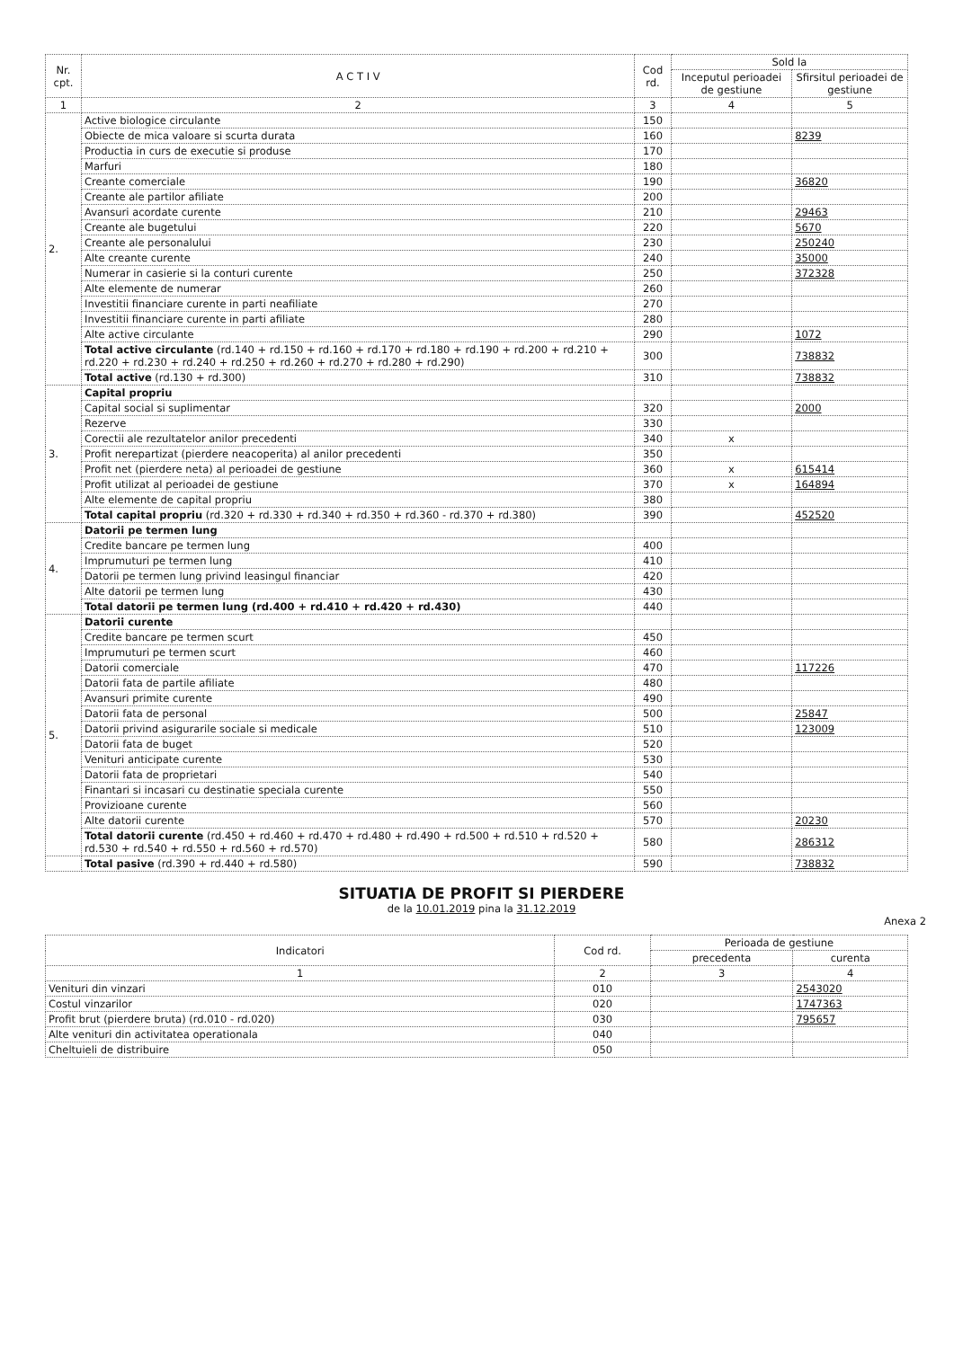| Nr. cpt. | A C T I V | Cod rd. | Sold la | |
| --- | --- | --- | --- | --- |
| | | | Inceputul perioadei de gestiune | Sfirsitul perioadei de gestiune |
| 1 | 2 | 3 | 4 | 5 |
| 2. | Active biologice circulante | 150 | | |
| | Obiecte de mica valoare si scurta durata | 160 | | 8239 |
| | Productia in curs de executie si produse | 170 | | |
| | Marfuri | 180 | | |
| | Creante comerciale | 190 | | 36820 |
| | Creante ale partilor afiliate | 200 | | |
| | Avansuri acordate curente | 210 | | 29463 |
| | Creante ale bugetului | 220 | | 5670 |
| | Creante ale personalului | 230 | | 250240 |
| | Alte creante curente | 240 | | 35000 |
| | Numerar in casierie si la conturi curente | 250 | | 372328 |
| | Alte elemente de numerar | 260 | | |
| | Investitii financiare curente in parti neafiliate | 270 | | |
| | Investitii financiare curente in parti afiliate | 280 | | |
| | Alte active circulante | 290 | | 1072 |
| | Total active circulante (rd.140 + rd.150 + rd.160 + rd.170 + rd.180 + rd.190 + rd.200 + rd.210 + rd.220 + rd.230 + rd.240 + rd.250 + rd.260 + rd.270 + rd.280 + rd.290) | 300 | | 738832 |
| | Total active (rd.130 + rd.300) | 310 | | 738832 |
| 3. | Capital propriu | | | |
| | Capital social si suplimentar | 320 | | 2000 |
| | Rezerve | 330 | | |
| | Corectii ale rezultatelor anilor precedenti | 340 | x | |
| | Profit nerepartizat (pierdere neacoperita) al anilor precedenti | 350 | | |
| | Profit net (pierdere neta) al perioadei de gestiune | 360 | x | 615414 |
| | Profit utilizat al perioadei de gestiune | 370 | x | 164894 |
| | Alte elemente de capital propriu | 380 | | |
| | Total capital propriu (rd.320 + rd.330 + rd.340 + rd.350 + rd.360 - rd.370 + rd.380) | 390 | | 452520 |
| 4. | Datorii pe termen lung | | | |
| | Credite bancare pe termen lung | 400 | | |
| | Imprumuturi pe termen lung | 410 | | |
| | Datorii pe termen lung privind leasingul financiar | 420 | | |
| | Alte datorii pe termen lung | 430 | | |
| | Total datorii pe termen lung (rd.400 + rd.410 + rd.420 + rd.430) | 440 | | |
| 5. | Datorii curente | | | |
| | Credite bancare pe termen scurt | 450 | | |
| | Imprumuturi pe termen scurt | 460 | | |
| | Datorii comerciale | 470 | | 117226 |
| | Datorii fata de partile afiliate | 480 | | |
| | Avansuri primite curente | 490 | | |
| | Datorii fata de personal | 500 | | 25847 |
| | Datorii privind asigurarile sociale si medicale | 510 | | 123009 |
| | Datorii fata de buget | 520 | | |
| | Venituri anticipate curente | 530 | | |
| | Datorii fata de proprietari | 540 | | |
| | Finantari si incasari cu destinatie speciala curente | 550 | | |
| | Provizioane curente | 560 | | |
| | Alte datorii curente | 570 | | 20230 |
| | Total datorii curente (rd.450 + rd.460 + rd.470 + rd.480 + rd.490 + rd.500 + rd.510 + rd.520 + rd.530 + rd.540 + rd.550 + rd.560 + rd.570) | 580 | | 286312 |
| | Total pasive (rd.390 + rd.440 + rd.580) | 590 | | 738832 |
SITUATIA DE PROFIT SI PIERDERE
de la 10.01.2019 pina la 31.12.2019
Anexa 2
| Indicatori | Cod rd. | Perioada de gestiune | |
| --- | --- | --- | --- |
| | | precedenta | curenta |
| 1 | 2 | 3 | 4 |
| Venituri din vinzari | 010 | | 2543020 |
| Costul vinzarilor | 020 | | 1747363 |
| Profit brut (pierdere bruta) (rd.010 - rd.020) | 030 | | 795657 |
| Alte venituri din activitatea operationala | 040 | | |
| Cheltuieli de distribuire | 050 | | |